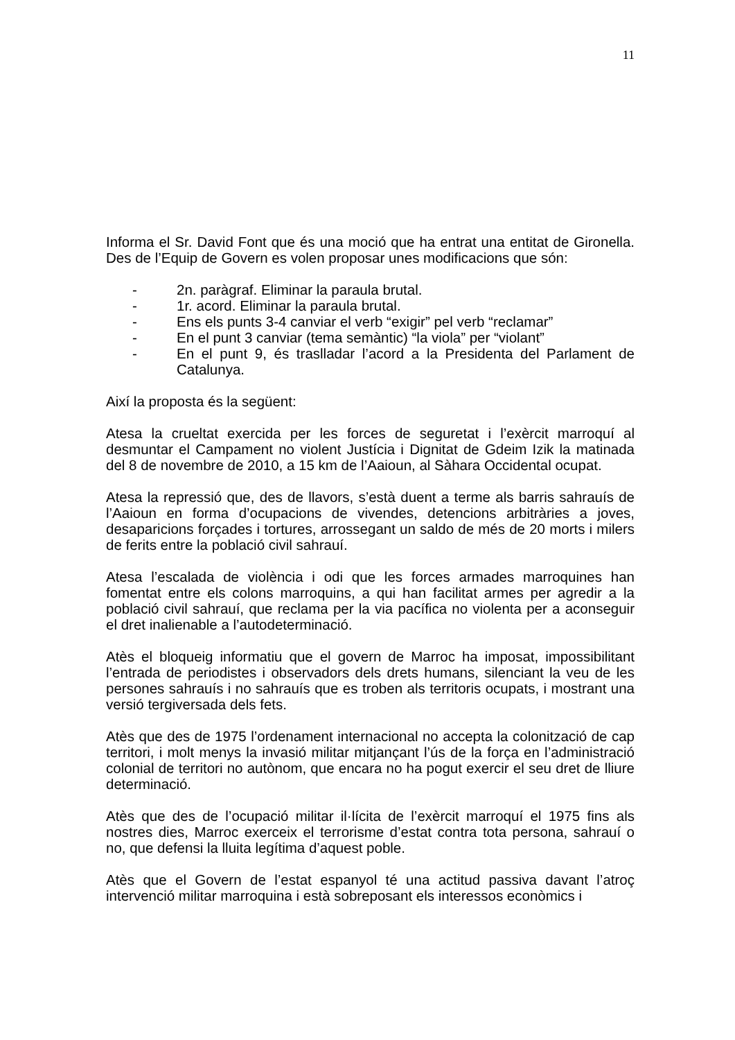11
Informa el Sr. David Font que és una moció que ha entrat una entitat de Gironella. Des de l’Equip de Govern es volen proposar unes modificacions que són:
- 2n. paràgraf. Eliminar la paraula brutal.
- 1r. acord. Eliminar la paraula brutal.
- Ens els punts 3-4 canviar el verb “exigir” pel verb “reclamar”
- En el punt 3 canviar (tema semàntic) “la viola” per “violant”
- En el punt 9, és traslladar l’acord a la Presidenta del Parlament de Catalunya.
Així la proposta és la següent:
Atesa la crueltat exercida per les forces de seguretat i l’exèrcit marroquí al desmuntar el Campament no violent Justícia i Dignitat de Gdeim Izik la matinada del 8 de novembre de 2010, a 15 km de l’Aaioun, al Sàhara Occidental ocupat.
Atesa la repressió que, des de llavors, s’està duent a terme als barris sahrauís de l’Aaioun en forma d’ocupacions de vivendes, detencions arbitràries a joves, desaparicions forçades i tortures, arrossegant un saldo de més de 20 morts i milers de ferits entre la població civil sahrauí.
Atesa l’escalada de violència i odi que les forces armades marroquines han fomentat entre els colons marroquins, a qui han facilitat armes per agredir a la població civil sahrauí, que reclama per la via pacífica no violenta per a aconseguir el dret inalienable a l’autodeterminació.
Atès el bloqueig informatiu que el govern de Marroc ha imposat, impossibilitant l’entrada de periodistes i observadors dels drets humans, silenciant la veu de les persones sahrauís i no sahrauís que es troben als territoris ocupats, i mostrant una versió tergiversada dels fets.
Atès que des de 1975 l’ordenament internacional no accepta la colonització de cap territori, i molt menys la invasió militar mitjançant l’ús de la força en l’administració colonial de territori no autònom, que encara no ha pogut exercir el seu dret de lliure determinació.
Atès que des de l’ocupació militar il·lícita de l’exèrcit marroquí el 1975 fins als nostres dies, Marroc exerceix el terrorisme d’estat contra tota persona, sahrauí o no, que defensi la lluita legítima d’aquest poble.
Atès que el Govern de l’estat espanyol té una actitud passiva davant l’atroç intervenció militar marroquina i està sobreposant els interessos econòmics i